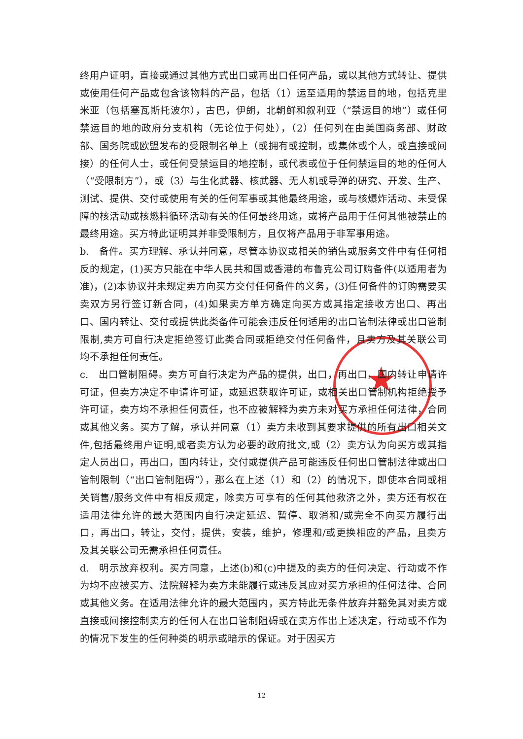★
终用户证明，直接或通过其他方式出口或再出口任何产品，或以其他方式转让、提供或使用任何产品或包含该物料的产品，包括（1）运至适用的禁运目的地，包括克里米亚（包括塞瓦斯托波尔），古巴，伊朗，北朝鲜和叙利亚（“禁运目的地”）或任何禁运目的地的政府分支机构（无论位于何处），（2）任何列在由美国商务部、财政部、国务院或欧盟发布的受限制名单上（或拥有或控制，或集体或个人，或直接或间接）的任何人士，或任何受禁运目的地控制，或代表或位于任何禁运目的地的任何人（“受限制方”），或（3）与生化武器、核武器、无人机或导弹的研究、开发、生产、测试、提供、交付或使用有关的任何军事或其他最终用途，或与核爆炸活动、未受保障的核活动或核燃料循环活动有关的任何最终用途，或将产品用于任何其他被禁止的最终用途。买方特此证明其并非受限制方，且仅将产品用于非军事用途。
b.　备件。买方理解、承认并同意，尽管本协议或相关的销售或服务文件中有任何相反的规定，(1)买方只能在中华人民共和国或香港的布鲁克公司订购备件(以适用者为准)，(2)本协议并未规定卖方向买方交付任何备件的义务，(3)任何备件的订购需要买卖双方另行签订新合同，(4)如果卖方单方确定向买方或其指定接收方出口、再出口、国内转让、交付或提供此类备件可能会违反任何适用的出口管制法律或出口管制限制,卖方可自行决定拒绝签订此类合同或拒绝交付任何备件，且卖方及其关联公司均不承担任何责任。
c.　出口管制阻碍。卖方可自行决定为产品的提供，出口，再出口，国内转让申请许可证，但卖方决定不申请许可证，或延迟获取许可证，或相关出口管制机构拒绝授予许可证，卖方均不承担任何责任，也不应被解释为卖方未对买方承担任何法律，合同或其他义务。买方了解，承认并同意（1）卖方未收到其要求提供的所有出口相关文件,包括最终用户证明,或者卖方认为必要的政府批文,或（2）卖方认为向买方或其指定人员出口，再出口，国内转让，交付或提供产品可能违反任何出口管制法律或出口管制限制（“出口管制阻碍”），那么在上述（1）和（2）的情况下，即使本合同或相关销售/服务文件中有相反规定，除卖方可享有的任何其他救济之外，卖方还有权在适用法律允许的最大范围内自行决定延迟、暂停、取消和/或完全不向买方履行出口，再出口，转让，交付，提供，安装，维护，修理和/或更换相应的产品，且卖方及其关联公司无需承担任何责任。
d.　明示放弃权利。买方同意，上述(b)和(c)中提及的卖方的任何决定、行动或不作为均不应被买方、法院解释为卖方未能履行或违反其应对买方承担的任何法律、合同或其他义务。在适用法律允许的最大范围内，买方特此无条件放弃并豁免其对卖方或直接或间接控制卖方的任何人在出口管制阻碍或在卖方作出上述决定，行动或不作为的情况下发生的任何种类的明示或暗示的保证。对于因买方
12